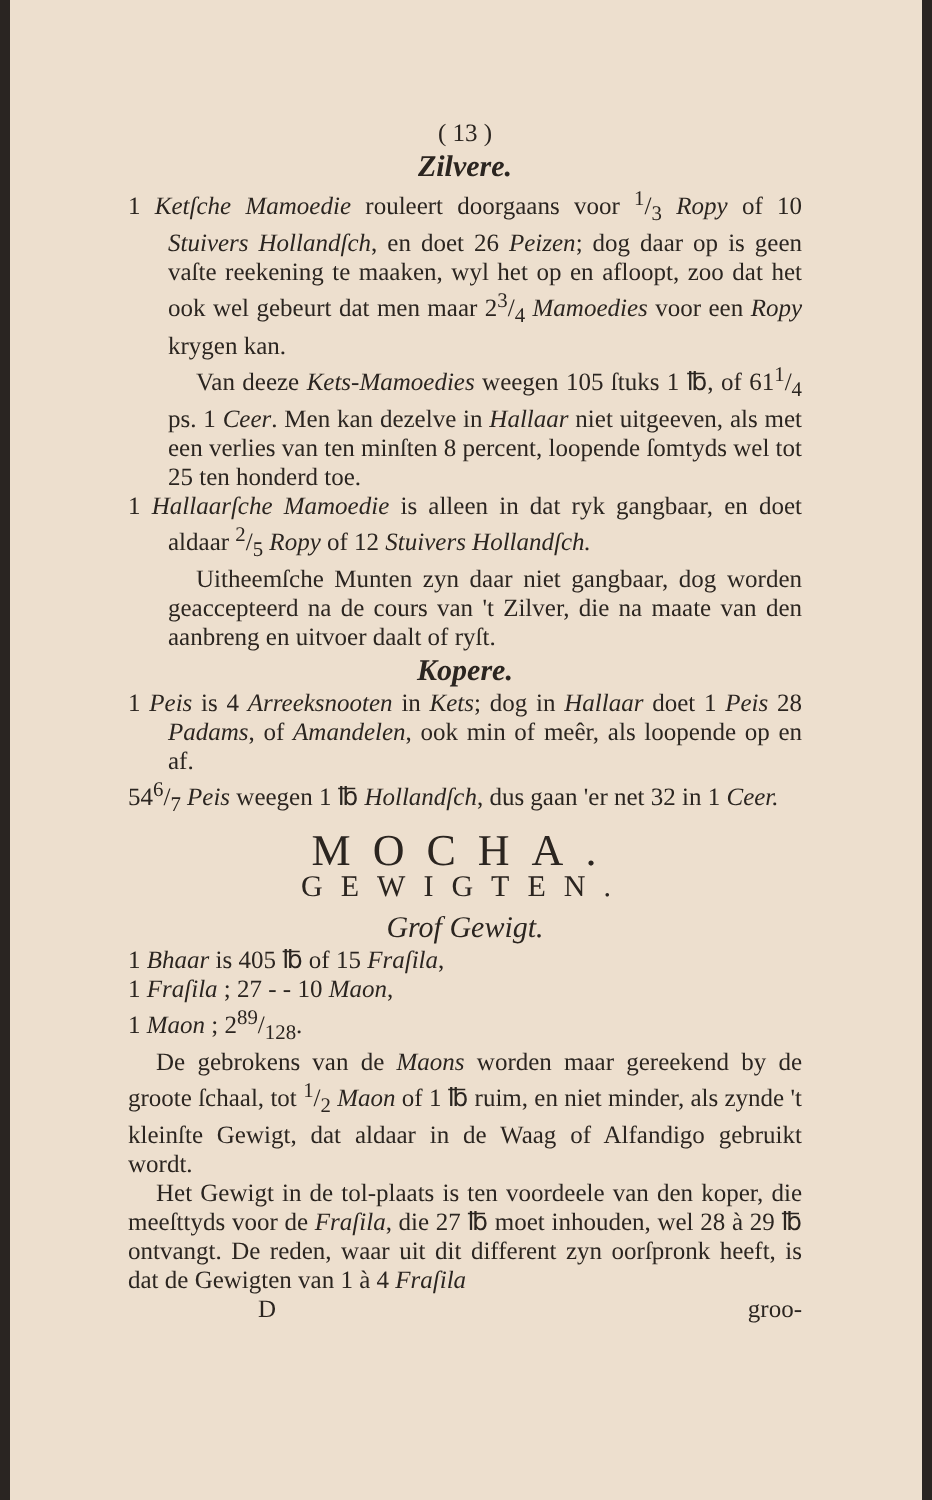( 13 )
Zilvere.
1 Ketſche Mamoedie rouleert doorgaans voor 1/3 Ropy of 10 Stuivers Hollandſch, en doet 26 Peizen; dog daar op is geen vaſte reekening te maaken, wyl het op en afloopt, zoo dat het ook wel gebeurt dat men maar 23/4 Mamoedies voor een Ropy krygen kan.
Van deeze Kets-Mamoedies weegen 105 ſtuks 1 ℔, of 611/4 ps. 1 Ceer. Men kan dezelve in Hallaar niet uitgeeven, als met een verlies van ten minſten 8 percent, loopende ſomtyds wel tot 25 ten honderd toe.
1 Hallaarſche Mamoedie is alleen in dat ryk gangbaar, en doet aldaar 2/5 Ropy of 12 Stuivers Hollandſch.
Uitheemſche Munten zyn daar niet gangbaar, dog worden geaccepteerd na de cours van 't Zilver, die na maate van den aanbreng en uitvoer daalt of ryſt.
Kopere.
1 Peis is 4 Arreeksnooten in Kets; dog in Hallaar doet 1 Peis 28 Padams, of Amandelen, ook min of meêr, als loopende op en af.
546/7 Peis weegen 1 ℔ Hollandſch, dus gaan 'er net 32 in 1 Ceer.
MOCHA.
GEWIGTEN.
Grof Gewigt.
1 Bhaar is 405 ℔ of 15 Fraſila,
1 Fraſila ; 27 - - 10 Maon,
1 Maon ; 289/128.
De gebrokens van de Maons worden maar gereekend by de groote ſchaal, tot 1/2 Maon of 1 ℔ ruim, en niet minder, als zynde 't kleinſte Gewigt, dat aldaar in de Waag of Alfandigo gebruikt wordt.
Het Gewigt in de tol-plaats is ten voordeele van den koper, die meeſttyds voor de Fraſila, die 27 ℔ moet inhouden, wel 28 à 29 ℔ ontvangt. De reden, waar uit dit different zyn oorſpronk heeft, is dat de Gewigten van 1 à 4 Fraſila
D groo-